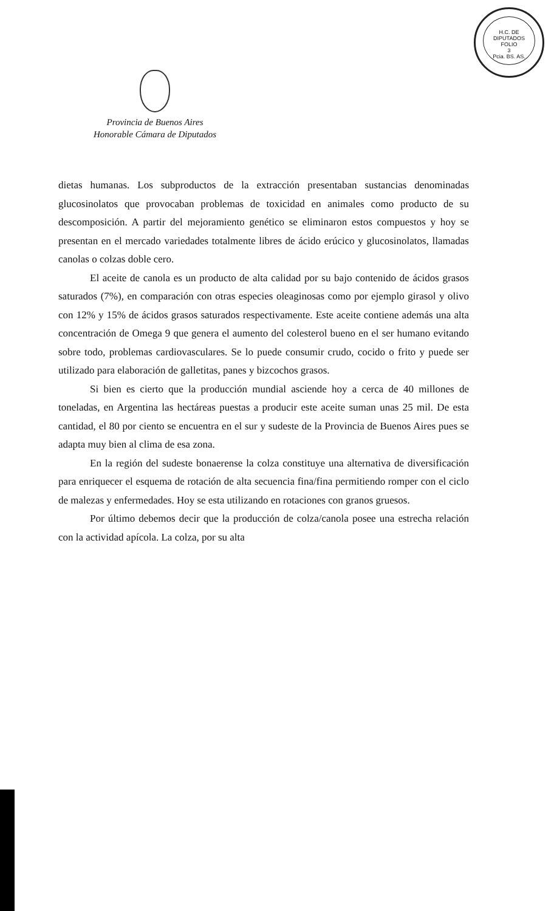H.C. DE DIPUTADOS
FOLIO
3
Pcia. BS. AS.
Provincia de Buenos Aires
Honorable Cámara de Diputados
dietas humanas. Los subproductos de la extracción presentaban sustancias denominadas glucosinolatos que provocaban problemas de toxicidad en animales como producto de su descomposición. A partir del mejoramiento genético se eliminaron estos compuestos y hoy se presentan en el mercado variedades totalmente libres de ácido erúcico y glucosinolatos, llamadas canolas o colzas doble cero.
El aceite de canola es un producto de alta calidad por su bajo contenido de ácidos grasos saturados (7%), en comparación con otras especies oleaginosas como por ejemplo girasol y olivo con 12% y 15% de ácidos grasos saturados respectivamente. Este aceite contiene además una alta concentración de Omega 9 que genera el aumento del colesterol bueno en el ser humano evitando sobre todo, problemas cardiovasculares. Se lo puede consumir crudo, cocido o frito y puede ser utilizado para elaboración de galletitas, panes y bizcochos grasos.
Si bien es cierto que la producción mundial asciende hoy a cerca de 40 millones de toneladas, en Argentina las hectáreas puestas a producir este aceite suman unas 25 mil. De esta cantidad, el 80 por ciento se encuentra en el sur y sudeste de la Provincia de Buenos Aires pues se adapta muy bien al clima de esa zona.
En la región del sudeste bonaerense la colza constituye una alternativa de diversificación para enriquecer el esquema de rotación de alta secuencia fina/fina permitiendo romper con el ciclo de malezas y enfermedades. Hoy se esta utilizando en rotaciones con granos gruesos.
Por último debemos decir que la producción de colza/canola posee una estrecha relación con la actividad apícola. La colza, por su alta